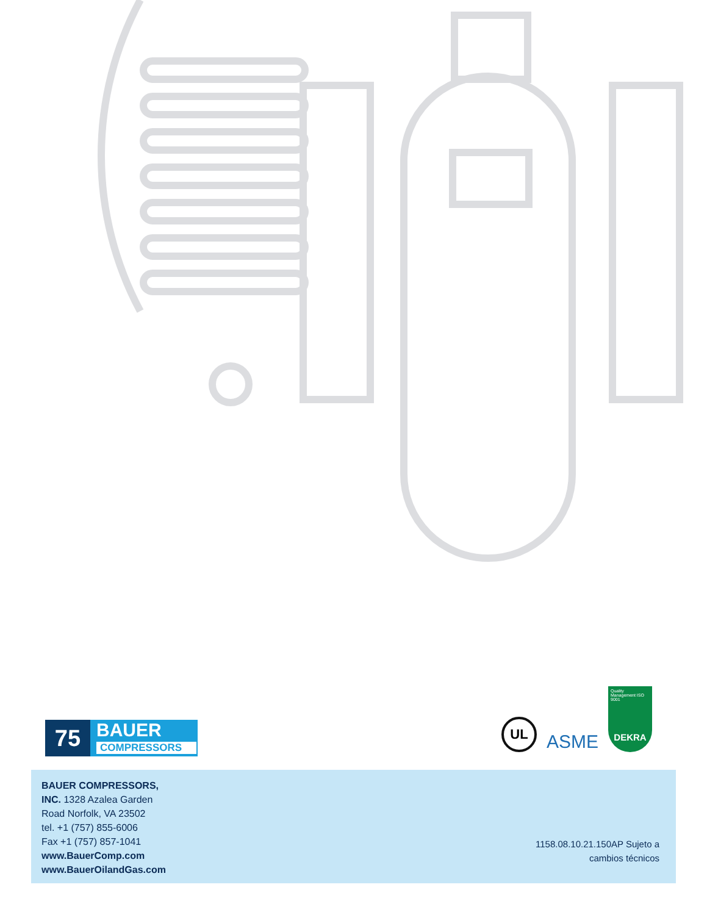75
BAUER
COMPRESSORS
UL
ASME
Quality Management ISO 9001
DEKRA
BAUER COMPRESSORS,
INC. 1328 Azalea Garden
Road Norfolk, VA 23502
tel. +1 (757) 855-6006
Fax +1 (757) 857-1041
www.BauerComp.com
www.BauerOilandGas.com
1158.08.10.21.150AP Sujeto a
cambios técnicos